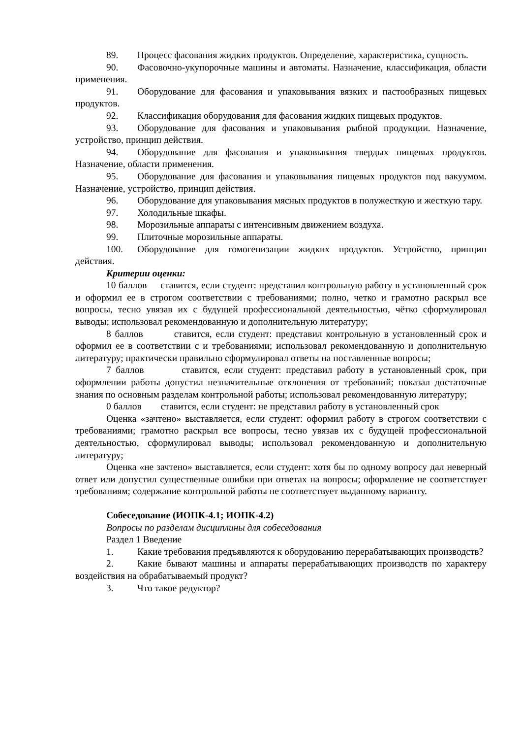89. Процесс фасования жидких продуктов. Определение, характеристика, сущность.
90. Фасовочно-укупорочные машины и автоматы. Назначение, классификация, области применения.
91. Оборудование для фасования и упаковывания вязких и пастообразных пищевых продуктов.
92. Классификация оборудования для фасования жидких пищевых продуктов.
93. Оборудование для фасования и упаковывания рыбной продукции. Назначение, устройство, принцип действия.
94. Оборудование для фасования и упаковывания твердых пищевых продуктов. Назначение, области применения.
95. Оборудование для фасования и упаковывания пищевых продуктов под вакуумом. Назначение, устройство, принцип действия.
96. Оборудование для упаковывания мясных продуктов в полужесткую и жесткую тару.
97. Холодильные шкафы.
98. Морозильные аппараты с интенсивным движением воздуха.
99. Плиточные морозильные аппараты.
100. Оборудование для гомогенизации жидких продуктов. Устройство, принцип действия.
Критерии оценки:
10 баллов ставится, если студент: представил контрольную работу в установленный срок и оформил ее в строгом соответствии с требованиями; полно, четко и грамотно раскрыл все вопросы, тесно увязав их с будущей профессиональной деятельностью, чётко сформулировал выводы; использовал рекомендованную и дополнительную литературу;
8 баллов ставится, если студент: представил контрольную в установленный срок и оформил ее в соответствии с и требованиями; использовал рекомендованную и дополнительную литературу; практически правильно сформулировал ответы на поставленные вопросы;
7 баллов ставится, если студент: представил работу в установленный срок, при оформлении работы допустил незначительные отклонения от требований; показал достаточные знания по основным разделам контрольной работы; использовал рекомендованную литературу;
0 баллов ставится, если студент: не представил работу в установленный срок
Оценка «зачтено» выставляется, если студент: оформил работу в строгом соответствии с требованиями; грамотно раскрыл все вопросы, тесно увязав их с будущей профессиональной деятельностью, сформулировал выводы; использовал рекомендованную и дополнительную литературу;
Оценка «не зачтено» выставляется, если студент: хотя бы по одному вопросу дал неверный ответ или допустил существенные ошибки при ответах на вопросы; оформление не соответствует требованиям; содержание контрольной работы не соответствует выданному варианту.
Собеседование (ИОПК-4.1; ИОПК-4.2)
Вопросы по разделам дисциплины для собеседования
Раздел 1 Введение
1. Какие требования предъявляются к оборудованию перерабатывающих производств?
2. Какие бывают машины и аппараты перерабатывающих производств по характеру воздействия на обрабатываемый продукт?
3. Что такое редуктор?